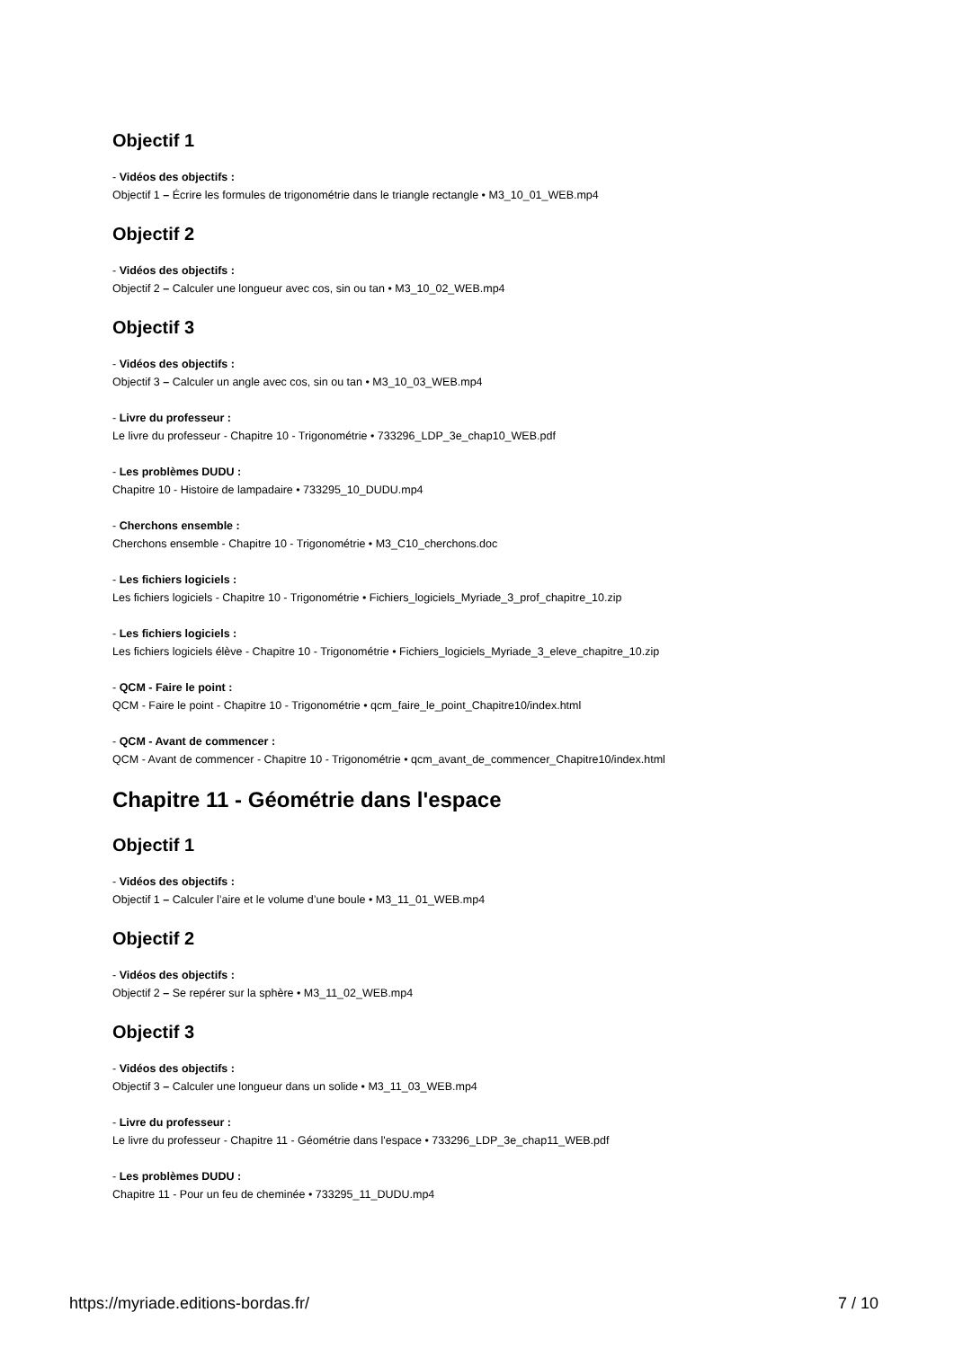Objectif 1
- Vidéos des objectifs :
Objectif 1 – Écrire les formules de trigonométrie dans le triangle rectangle • M3_10_01_WEB.mp4
Objectif 2
- Vidéos des objectifs :
Objectif 2 – Calculer une longueur avec cos, sin ou tan • M3_10_02_WEB.mp4
Objectif 3
- Vidéos des objectifs :
Objectif 3 – Calculer un angle avec cos, sin ou tan • M3_10_03_WEB.mp4
- Livre du professeur :
Le livre du professeur - Chapitre 10 - Trigonométrie • 733296_LDP_3e_chap10_WEB.pdf
- Les problèmes DUDU :
Chapitre 10 - Histoire de lampadaire • 733295_10_DUDU.mp4
- Cherchons ensemble :
Cherchons ensemble - Chapitre 10 - Trigonométrie • M3_C10_cherchons.doc
- Les fichiers logiciels :
Les fichiers logiciels - Chapitre 10 - Trigonométrie • Fichiers_logiciels_Myriade_3_prof_chapitre_10.zip
- Les fichiers logiciels :
Les fichiers logiciels élève - Chapitre 10 - Trigonométrie • Fichiers_logiciels_Myriade_3_eleve_chapitre_10.zip
- QCM - Faire le point :
QCM - Faire le point - Chapitre 10 - Trigonométrie • qcm_faire_le_point_Chapitre10/index.html
- QCM - Avant de commencer :
QCM - Avant de commencer - Chapitre 10 - Trigonométrie • qcm_avant_de_commencer_Chapitre10/index.html
Chapitre 11 - Géométrie dans l'espace
Objectif 1
- Vidéos des objectifs :
Objectif 1 – Calculer l’aire et le volume d’une boule • M3_11_01_WEB.mp4
Objectif 2
- Vidéos des objectifs :
Objectif 2 – Se repérer sur la sphère • M3_11_02_WEB.mp4
Objectif 3
- Vidéos des objectifs :
Objectif 3 – Calculer une longueur dans un solide • M3_11_03_WEB.mp4
- Livre du professeur :
Le livre du professeur - Chapitre 11 - Géométrie dans l'espace • 733296_LDP_3e_chap11_WEB.pdf
- Les problèmes DUDU :
Chapitre 11 - Pour un feu de cheminée • 733295_11_DUDU.mp4
https://myriade.editions-bordas.fr/ 7 / 10